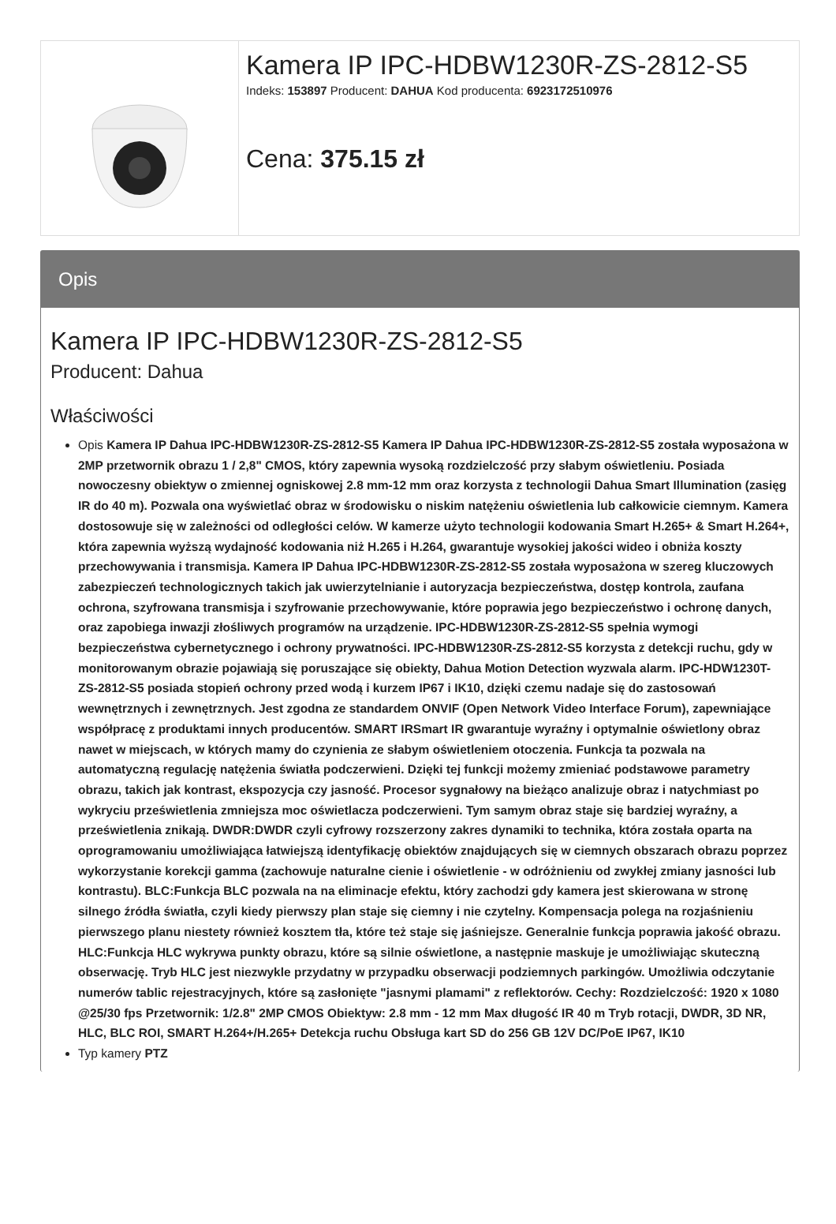| | Kamera IP IPC-HDBW1230R-ZS-2812-S5 Indeks: 153897 Producent: DAHUA Kod producenta: 6923172510976 Cena: 375.15 zł |
Opis
Kamera IP IPC-HDBW1230R-ZS-2812-S5
Producent: Dahua
Właściwości
Opis Kamera IP Dahua IPC-HDBW1230R-ZS-2812-S5 Kamera IP Dahua IPC-HDBW1230R-ZS-2812-S5 została wyposażona w 2MP przetwornik obrazu 1 / 2,8" CMOS, który zapewnia wysoką rozdzielczość przy słabym oświetleniu. Posiada nowoczesny obiektyw o zmiennej ogniskowej 2.8 mm-12 mm oraz korzysta z technologii Dahua Smart Illumination (zasięg IR do 40 m). Pozwala ona wyświetlać obraz w środowisku o niskim natężeniu oświetlenia lub całkowicie ciemnym. Kamera dostosowuje się w zależności od odległości celów. W kamerze użyto technologii kodowania Smart H.265+ & Smart H.264+, która zapewnia wyższą wydajność kodowania niż H.265 i H.264, gwarantuje wysokiej jakości wideo i obniża koszty przechowywania i transmisja. Kamera IP Dahua IPC-HDBW1230R-ZS-2812-S5 została wyposażona w szereg kluczowych zabezpieczeń technologicznych takich jak uwierzytelnianie i autoryzacja bezpieczeństwa, dostęp kontrola, zaufana ochrona, szyfrowana transmisja i szyfrowanie przechowywanie, które poprawia jego bezpieczeństwo i ochronę danych, oraz zapobiega inwazji złośliwych programów na urządzenie. IPC-HDBW1230R-ZS-2812-S5 spełnia wymogi bezpieczeństwa cybernetycznego i ochrony prywatności. IPC-HDBW1230R-ZS-2812-S5 korzysta z detekcji ruchu, gdy w monitorowanym obrazie pojawiają się poruszające się obiekty, Dahua Motion Detection wyzwala alarm. IPC-HDW1230T-ZS-2812-S5 posiada stopień ochrony przed wodą i kurzem IP67 i IK10, dzięki czemu nadaje się do zastosowań wewnętrznych i zewnętrznych. Jest zgodna ze standardem ONVIF (Open Network Video Interface Forum), zapewniające współpracę z produktami innych producentów. SMART IRSmart IR gwarantuje wyraźny i optymalnie oświetlony obraz nawet w miejscach, w których mamy do czynienia ze słabym oświetleniem otoczenia. Funkcja ta pozwala na automatyczną regulację natężenia światła podczerwieni. Dzięki tej funkcji możemy zmieniać podstawowe parametry obrazu, takich jak kontrast, ekspozycja czy jasność. Procesor sygnałowy na bieżąco analizuje obraz i natychmiast po wykryciu prześwietlenia zmniejsza moc oświetlacza podczerwieni. Tym samym obraz staje się bardziej wyraźny, a prześwietlenia znikają. DWDR:DWDR czyli cyfrowy rozszerzony zakres dynamiki to technika, która została oparta na oprogramowaniu umożliwiająca łatwiejszą identyfikację obiektów znajdujących się w ciemnych obszarach obrazu poprzez wykorzystanie korekcji gamma (zachowuje naturalne cienie i oświetlenie - w odróżnieniu od zwykłej zmiany jasności lub kontrastu). BLC:Funkcja BLC pozwala na na eliminacje efektu, który zachodzi gdy kamera jest skierowana w stronę silnego źródła światła, czyli kiedy pierwszy plan staje się ciemny i nie czytelny. Kompensacja polega na rozjaśnieniu pierwszego planu niestety również kosztem tła, które też staje się jaśniejsze. Generalnie funkcja poprawia jakość obrazu. HLC:Funkcja HLC wykrywa punkty obrazu, które są silnie oświetlone, a następnie maskuje je umożliwiając skuteczną obserwację. Tryb HLC jest niezwykle przydatny w przypadku obserwacji podziemnych parkingów. Umożliwia odczytanie numerów tablic rejestracyjnych, które są zasłonięte "jasnymi plamami" z reflektorów. Cechy: Rozdzielczość: 1920 x 1080 @25/30 fps Przetwornik: 1/2.8" 2MP CMOS Obiektyw: 2.8 mm - 12 mm Max długość IR 40 m Tryb rotacji, DWDR, 3D NR, HLC, BLC ROI, SMART H.264+/H.265+ Detekcja ruchu Obsługa kart SD do 256 GB 12V DC/PoE IP67, IK10
Typ kamery PTZ